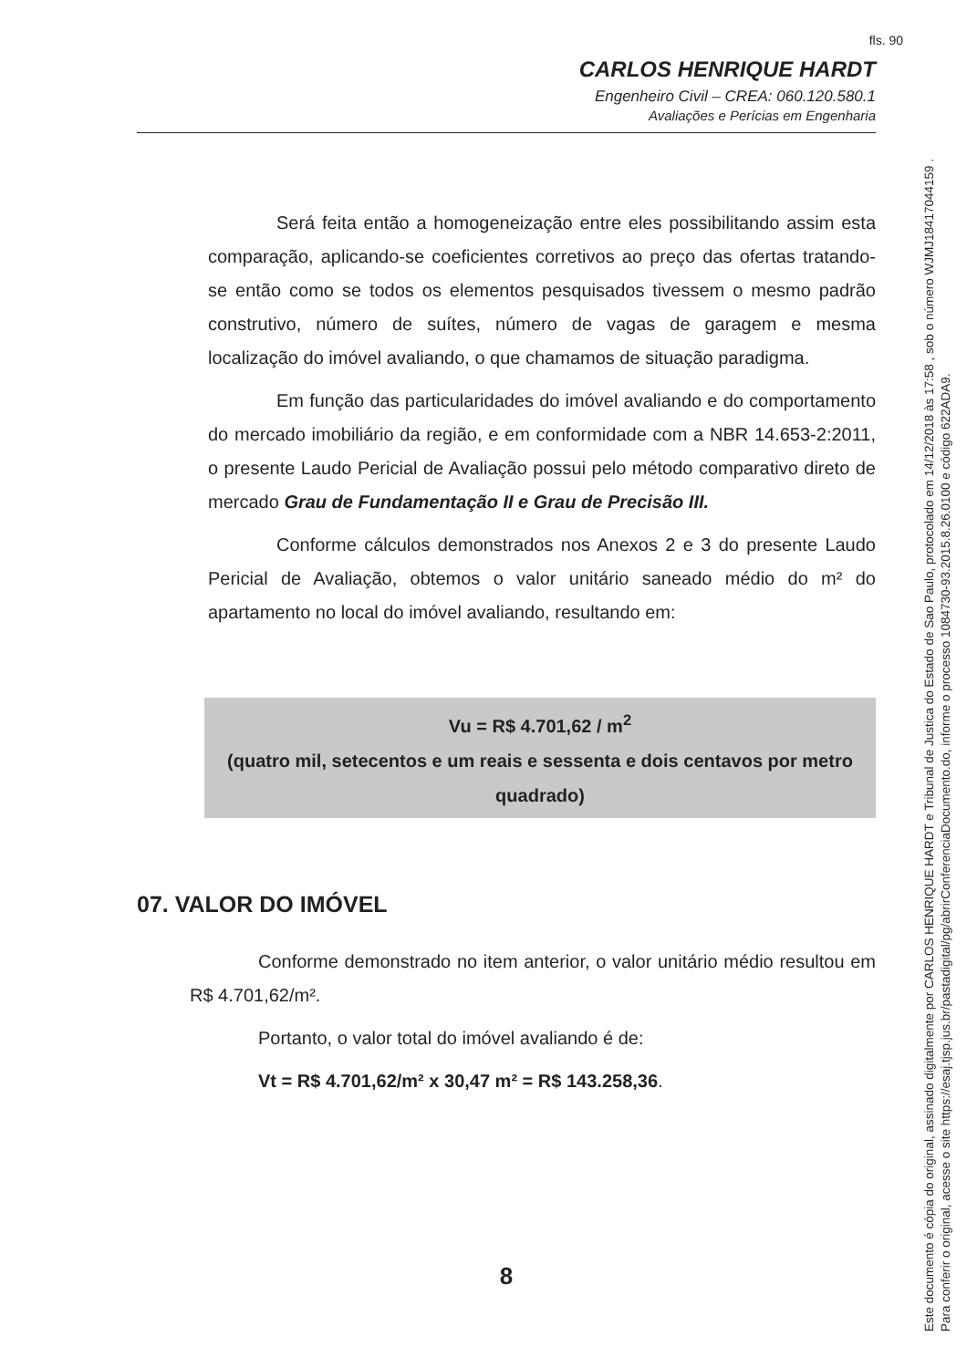fls. 90
CARLOS HENRIQUE HARDT
Engenheiro Civil – CREA: 060.120.580.1
Avaliações e Perícias em Engenharia
Será feita então a homogeneização entre eles possibilitando assim esta comparação, aplicando-se coeficientes corretivos ao preço das ofertas tratando-se então como se todos os elementos pesquisados tivessem o mesmo padrão construtivo, número de suítes, número de vagas de garagem e mesma localização do imóvel avaliando, o que chamamos de situação paradigma.
Em função das particularidades do imóvel avaliando e do comportamento do mercado imobiliário da região, e em conformidade com a NBR 14.653-2:2011, o presente Laudo Pericial de Avaliação possui pelo método comparativo direto de mercado Grau de Fundamentação II e Grau de Precisão III.
Conforme cálculos demonstrados nos Anexos 2 e 3 do presente Laudo Pericial de Avaliação, obtemos o valor unitário saneado médio do m² do apartamento no local do imóvel avaliando, resultando em:
Vu = R$ 4.701,62 / m<sup>2</sup>
(quatro mil, setecentos e um reais e sessenta e dois centavos por metro quadrado)
07. VALOR DO IMÓVEL
Conforme demonstrado no item anterior, o valor unitário médio resultou em R$ 4.701,62/m².
Portanto, o valor total do imóvel avaliando é de:
Vt = R$ 4.701,62/m² x 30,47 m² = R$ 143.258,36.
8
Este documento é cópia do original, assinado digitalmente por CARLOS HENRIQUE HARDT e Tribunal de Justica do Estado de Sao Paulo, protocolado em 14/12/2018 às 17:58 , sob o número WJMJ18417044159 .
Para conferir o original, acesse o site https://esaj.tjsp.jus.br/pastadigital/pg/abrirConferenciaDocumento.do, informe o processo 1084730-93.2015.8.26.0100 e código 622ADA9.